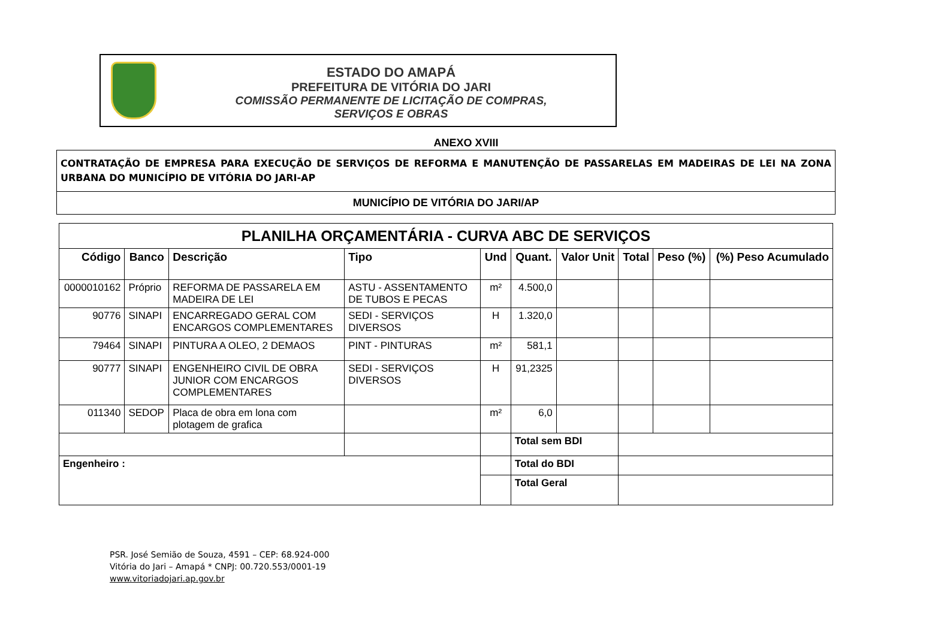ESTADO DO AMAPÁ
PREFEITURA DE VITÓRIA DO JARI
COMISSÃO PERMANENTE DE LICITAÇÃO DE COMPRAS,
SERVIÇOS E OBRAS
ANEXO XVIII
CONTRATAÇÃO DE EMPRESA PARA EXECUÇÃO DE SERVIÇOS DE REFORMA E MANUTENÇÃO DE PASSARELAS EM MADEIRAS DE LEI NA ZONA URBANA DO MUNICÍPIO DE VITÓRIA DO JARI-AP
MUNICÍPIO DE VITÓRIA DO JARI/AP
| PLANILHA ORÇAMENTÁRIA - CURVA ABC DE SERVIÇOS | | | | | | | | | |
| --- | --- | --- | --- | --- | --- | --- | --- | --- | --- |
| Código | Banco | Descrição | Tipo | Und | Quant. | Valor Unit | Total | Peso (%) | (%) Peso Acumulado |
| 0000010162 | Próprio | REFORMA DE PASSARELA EM MADEIRA DE LEI | ASTU - ASSENTAMENTO DE TUBOS E PECAS | m² | 4.500,0 | | | | |
| 90776 | SINAPI | ENCARREGADO GERAL COM ENCARGOS COMPLEMENTARES | SEDI - SERVIÇOS DIVERSOS | H | 1.320,0 | | | | |
| 79464 | SINAPI | PINTURA A OLEO, 2 DEMAOS | PINT - PINTURAS | m² | 581,1 | | | | |
| 90777 | SINAPI | ENGENHEIRO CIVIL DE OBRA JUNIOR COM ENCARGOS COMPLEMENTARES | SEDI - SERVIÇOS DIVERSOS | H | 91,2325 | | | | |
| 011340 | SEDOP | Placa de obra em lona com plotagem de grafica | | m² | 6,0 | | | | |
| | | | | | Total sem BDI | | | | |
| Engenheiro : | | | | | Total do BDI | | | | |
| | | | | | Total Geral | | | | |
PSR. José Semião de Souza, 4591 – CEP: 68.924-000
Vitória do Jari – Amapá * CNPJ: 00.720.553/0001-19
www.vitoriadojari.ap.gov.br